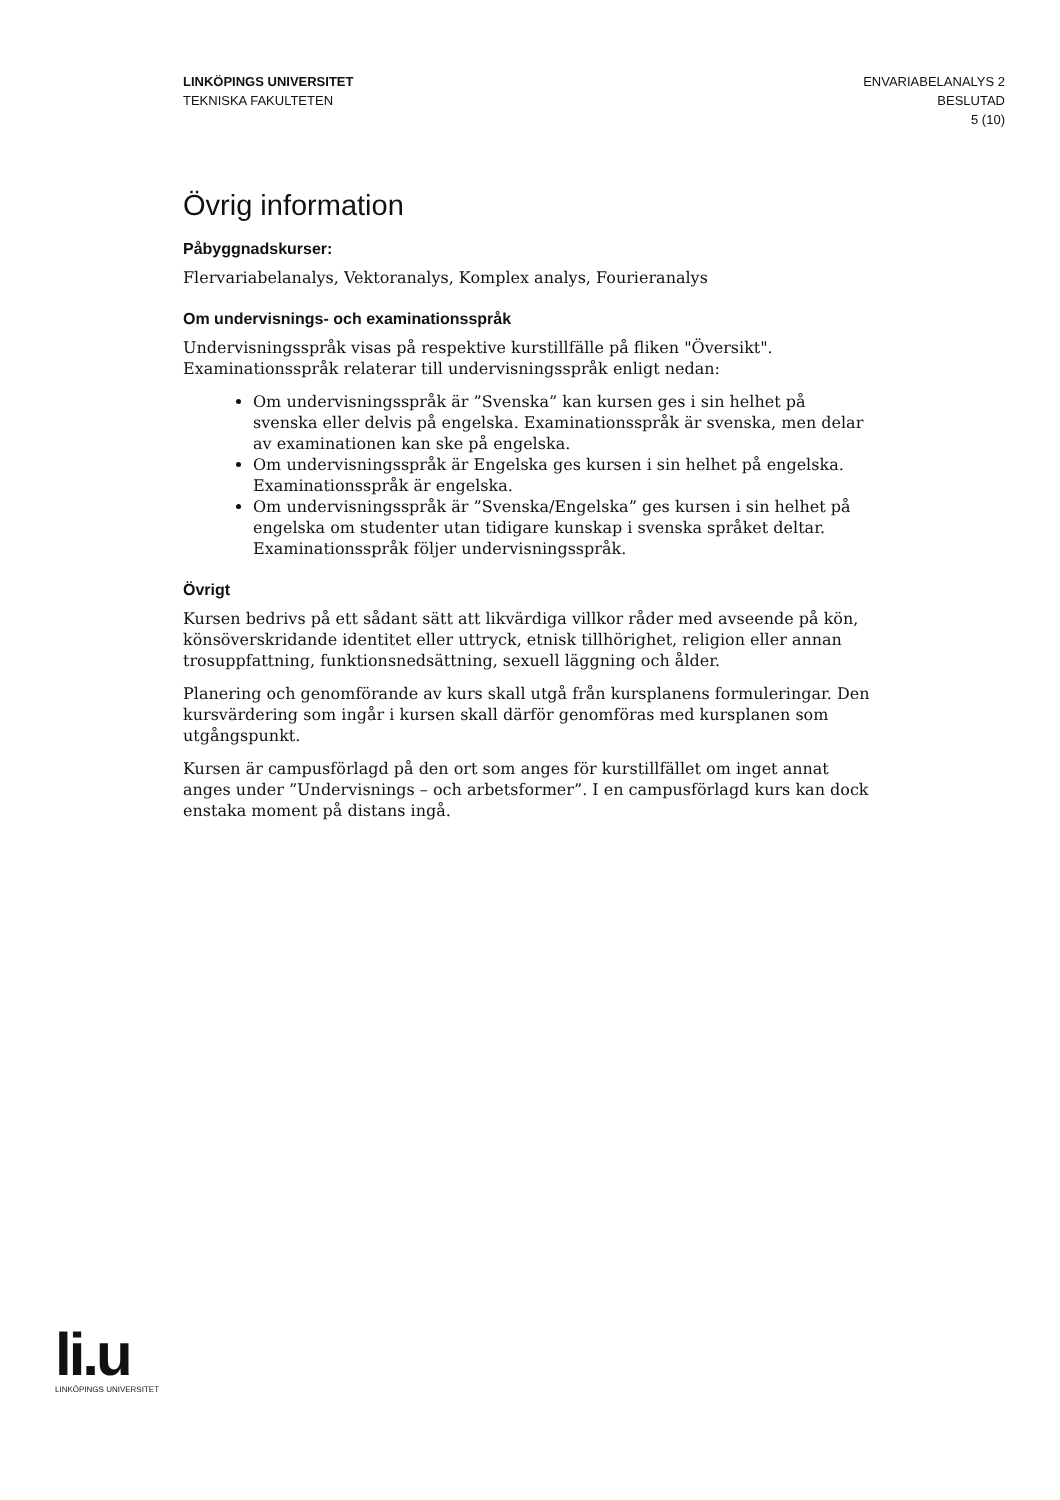LINKÖPINGS UNIVERSITET
TEKNISKA FAKULTETEN
ENVARIABELANALYS 2
BESLUTAD
5 (10)
Övrig information
Påbyggnadskurser:
Flervariabelanalys, Vektoranalys, Komplex analys, Fourieranalys
Om undervisnings- och examinationsspråk
Undervisningsspråk visas på respektive kurstillfälle på fliken "Översikt".
Examinationsspråk relaterar till undervisningsspråk enligt nedan:
Om undervisningsspråk är ”Svenska” kan kursen ges i sin helhet på svenska eller delvis på engelska. Examinationsspråk är svenska, men delar av examinationen kan ske på engelska.
Om undervisningsspråk är Engelska ges kursen i sin helhet på engelska. Examinationsspråk är engelska.
Om undervisningsspråk är ”Svenska/Engelska” ges kursen i sin helhet på engelska om studenter utan tidigare kunskap i svenska språket deltar. Examinationsspråk följer undervisningsspråk.
Övrigt
Kursen bedrivs på ett sådant sätt att likvärdiga villkor råder med avseende på kön, könsöverskridande identitet eller uttryck, etnisk tillhörighet, religion eller annan trosuppfattning, funktionsnedsättning, sexuell läggning och ålder.
Planering och genomförande av kurs skall utgå från kursplanens formuleringar. Den kursvärdering som ingår i kursen skall därför genomföras med kursplanen som utgångspunkt.
Kursen är campusförlagd på den ort som anges för kurstillfället om inget annat anges under ”Undervisnings – och arbetsformer”. I en campusförlagd kurs kan dock enstaka moment på distans ingå.
li.u
LINKÖPINGS UNIVERSITET